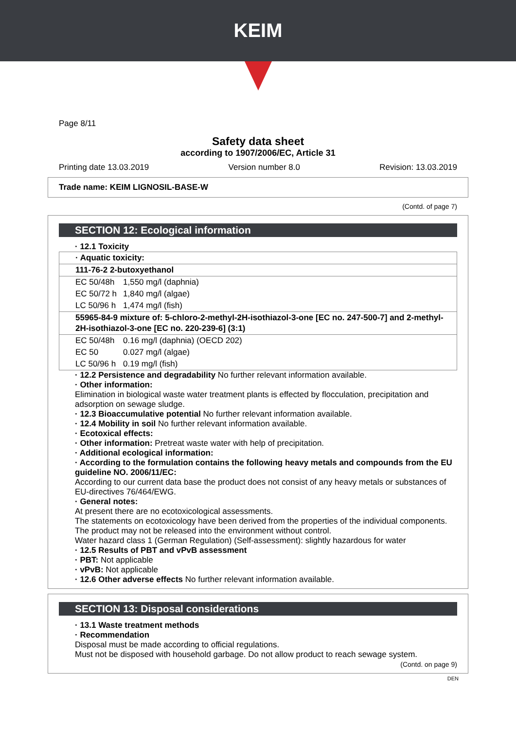KEIM
Page 8/11
Safety data sheet
according to 1907/2006/EC, Article 31
Printing date 13.03.2019 Version number 8.0 Revision: 13.03.2019
Trade name: KEIM LIGNOSIL-BASE-W
(Contd. of page 7)
SECTION 12: Ecological information
· 12.1 Toxicity
| · Aquatic toxicity: | |
| 111-76-2 2-butoxyethanol | |
| EC 50/48h | 1,550 mg/l (daphnia) |
| EC 50/72 h | 1,840 mg/l (algae) |
| LC 50/96 h | 1,474 mg/l (fish) |
| 55965-84-9 mixture of: 5-chloro-2-methyl-2H-isothiazol-3-one [EC no. 247-500-7] and 2-methyl-2H-isothiazol-3-one [EC no. 220-239-6] (3:1) | |
| EC 50/48h | 0.16 mg/l (daphnia) (OECD 202) |
| EC 50 | 0.027 mg/l (algae) |
| LC 50/96 h | 0.19 mg/l (fish) |
· 12.2 Persistence and degradability No further relevant information available.
· Other information:
Elimination in biological waste water treatment plants is effected by flocculation, precipitation and adsorption on sewage sludge.
· 12.3 Bioaccumulative potential No further relevant information available.
· 12.4 Mobility in soil No further relevant information available.
· Ecotoxical effects:
· Other information: Pretreat waste water with help of precipitation.
· Additional ecological information:
· According to the formulation contains the following heavy metals and compounds from the EU guideline NO. 2006/11/EC:
According to our current data base the product does not consist of any heavy metals or substances of EU-directives 76/464/EWG.
· General notes:
At present there are no ecotoxicological assessments.
The statements on ecotoxicology have been derived from the properties of the individual components.
The product may not be released into the environment without control.
Water hazard class 1 (German Regulation) (Self-assessment): slightly hazardous for water
· 12.5 Results of PBT and vPvB assessment
· PBT: Not applicable
· vPvB: Not applicable
· 12.6 Other adverse effects No further relevant information available.
SECTION 13: Disposal considerations
· 13.1 Waste treatment methods
· Recommendation
Disposal must be made according to official regulations.
Must not be disposed with household garbage. Do not allow product to reach sewage system.
(Contd. on page 9)
DEN